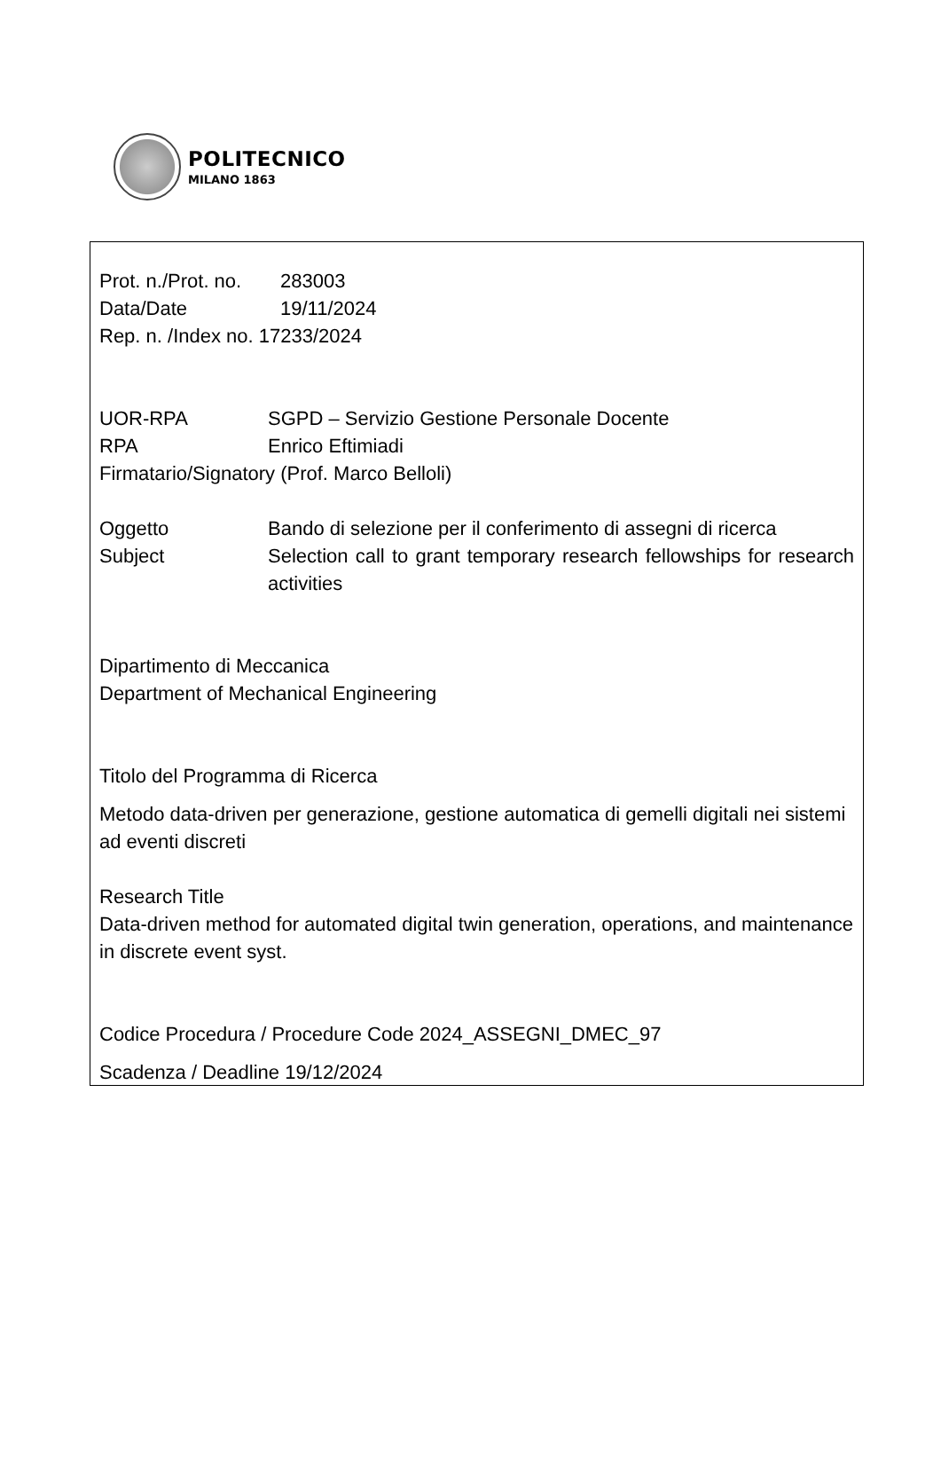POLITECNICO
MILANO 1863
Prot. n./Prot. no. 283003
Data/Date 19/11/2024
Rep. n. /Index no. 17233/2024
UOR-RPA SGPD – Servizio Gestione Personale Docente
RPA Enrico Eftimiadi
Firmatario/Signatory (Prof. Marco Belloli)
Oggetto Bando di selezione per il conferimento di assegni di ricerca
Subject Selection call to grant temporary research fellowships for research activities
Dipartimento di Meccanica
Department of Mechanical Engineering
Titolo del Programma di Ricerca
Metodo data-driven per generazione, gestione automatica di gemelli digitali nei sistemi ad eventi discreti
Research Title
Data-driven method for automated digital twin generation, operations, and maintenance in discrete event syst.
Codice Procedura / Procedure Code 2024_ASSEGNI_DMEC_97
Scadenza / Deadline 19/12/2024